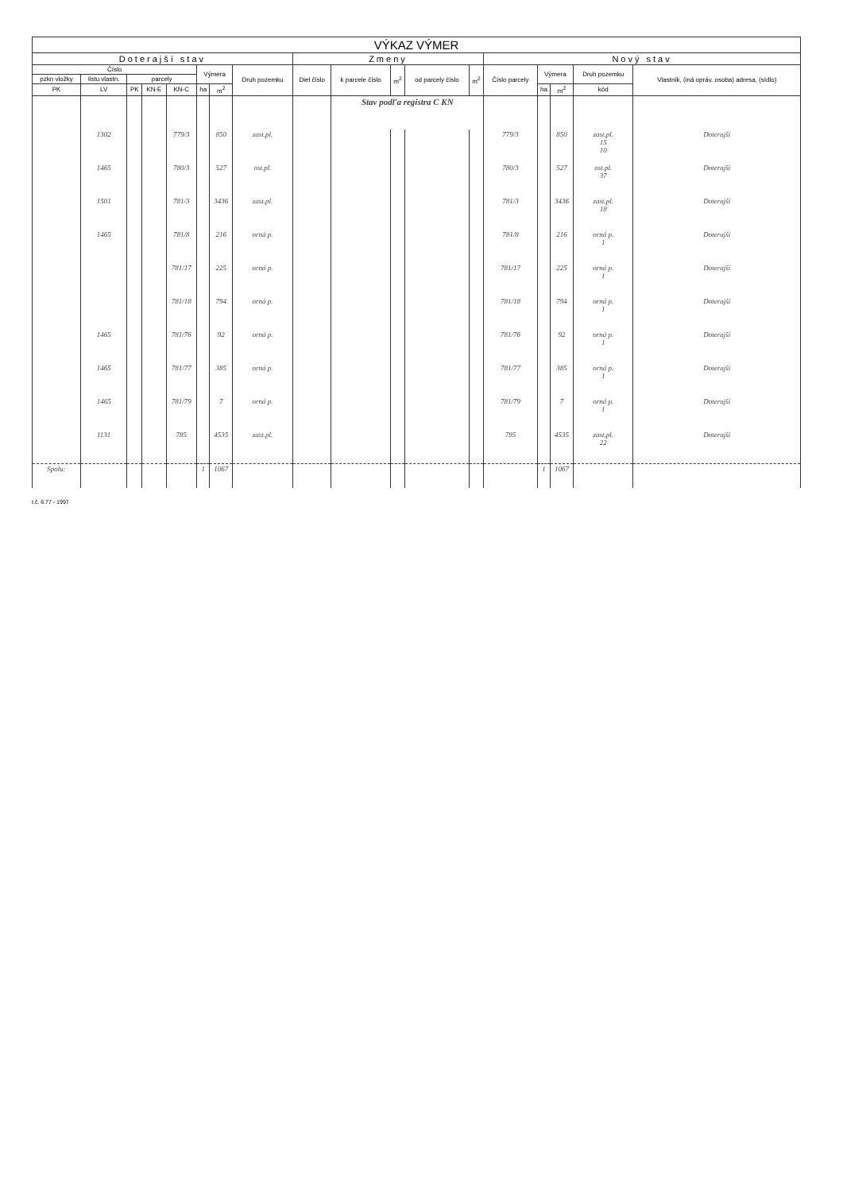| VÝKAZ VÝMER | | | | | | | | | | | | | | | | | |
| --- | --- | --- | --- | --- | --- | --- | --- | --- | --- | --- | --- | --- | --- | --- | --- | --- | --- |
| Doterajší stav | | | | | | | | Zmeny | | | | | Nový stav | | | | |
| Číslo | | | | | Výmera | | Druh pozemku | Diel číslo | k parcele číslo | m<sup>2</sup> | od parcely číslo | m<sup>2</sup> | Číslo parcely | Výmera | | Druh pozemku | Vlastník, (iná opráv. osoba) adresa, (sídlo) |
| pzkn vložky | listu vlastn. | parcely | | | | | | | | | | | | | | | |
| PK | LV | PK | KN-E | KN-C | ha | m<sup>2</sup> | | | | | | | | ha | m<sup>2</sup> | kód | |
| | | | | | | | | | Stav podľa registra C KN | | | | | | | | |
| | 1302 | | | 779/3 | | 850 | zast.pl. | | | | | | 779/3 | | 850 | zast.pl. 15 10 | Doterajší |
| | 1465 | | | 780/3 | | 527 | ost.pl. | | | | | | 780/3 | | 527 | ost.pl. 37 | Doterajší |
| | 1501 | | | 781/3 | | 3436 | zast.pl. | | | | | | 781/3 | | 3436 | zast.pl. 18 | Doterajší |
| | 1465 | | | 781/8 | | 216 | orná p. | | | | | | 781/8 | | 216 | orná p. 1 | Doterajší |
| | | | | 781/17 | | 225 | orná p. | | | | | | 781/17 | | 225 | orná p. 1 | Doterajší |
| | | | | 781/18 | | 794 | orná p. | | | | | | 781/18 | | 794 | orná p. 1 | Doterajší |
| | 1465 | | | 781/76 | | 92 | orná p. | | | | | | 781/76 | | 92 | orná p. 1 | Doterajší |
| | 1465 | | | 781/77 | | 385 | orná p. | | | | | | 781/77 | | 385 | orná p. 1 | Doterajší |
| | 1465 | | | 781/79 | | 7 | orná p. | | | | | | 781/79 | | 7 | orná p. 1 | Doterajší |
| | 1131 | | | 785 | | 4535 | zast.pl. | | | | | | 785 | | 4535 | zast.pl. 22 | Doterajší |
| Spolu: | | | | | 1 | 1067 | | | | | | | | 1 | 1067 | | |
t.č. 6.77 - 1997